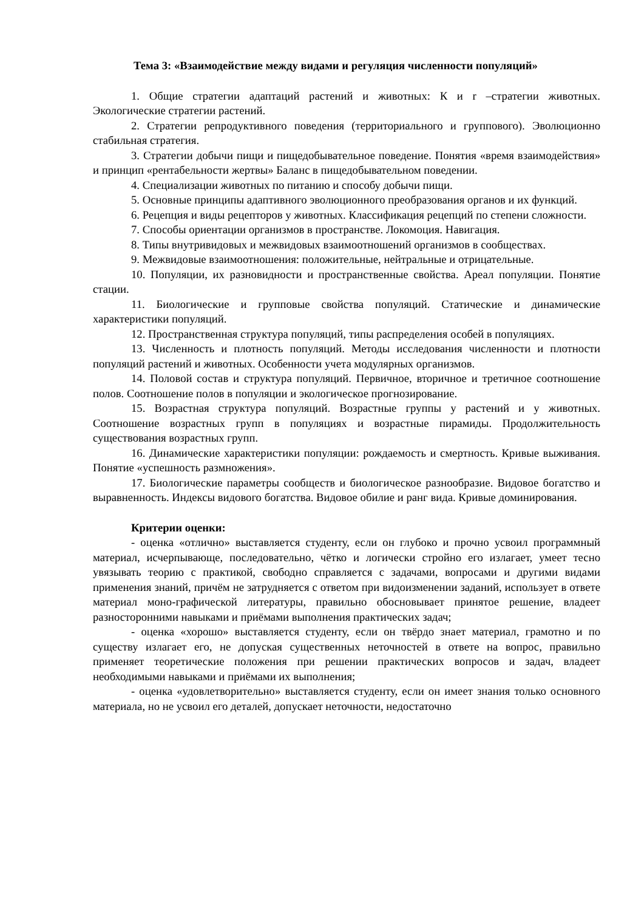Тема 3: «Взаимодействие между видами и регуляция численности популяций»
1. Общие стратегии адаптаций растений и животных: К и r –стратегии животных. Экологические стратегии растений.
2. Стратегии репродуктивного поведения (территориального и группового). Эволюционно стабильная стратегия.
3. Стратегии добычи пищи и пищедобывательное поведение. Понятия «время взаимодействия» и принцип «рентабельности жертвы» Баланс в пищедобывательном поведении.
4. Специализации животных по питанию и способу добычи пищи.
5. Основные принципы адаптивного эволюционного преобразования органов и их функций.
6. Рецепция и виды рецепторов у животных. Классификация рецепций по степени сложности.
7. Способы ориентации организмов в пространстве. Локомоция. Навигация.
8. Типы внутривидовых и межвидовых взаимоотношений организмов в сообществах.
9. Межвидовые взаимоотношения: положительные, нейтральные и отрицательные.
10. Популяции, их разновидности и пространственные свойства. Ареал популяции. Понятие стации.
11. Биологические и групповые свойства популяций. Статические и динамические характеристики популяций.
12. Пространственная структура популяций, типы распределения особей в популяциях.
13. Численность и плотность популяций. Методы исследования численности и плотности популяций растений и животных. Особенности учета модулярных организмов.
14. Половой состав и структура популяций. Первичное, вторичное и третичное соотношение полов. Соотношение полов в популяции и экологическое прогнозирование.
15. Возрастная структура популяций. Возрастные группы у растений и у животных. Соотношение возрастных групп в популяциях и возрастные пирамиды. Продолжительность существования возрастных групп.
16. Динамические характеристики популяции: рождаемость и смертность. Кривые выживания. Понятие «успешность размножения».
17. Биологические параметры сообществ и биологическое разнообразие. Видовое богатство и выравненность. Индексы видового богатства. Видовое обилие и ранг вида. Кривые доминирования.
Критерии оценки:
- оценка «отлично» выставляется студенту, если он глубоко и прочно усвоил программный материал, исчерпывающе, последовательно, чётко и логически стройно его излагает, умеет тесно увязывать теорию с практикой, свободно справляется с задачами, вопросами и другими видами применения знаний, причём не затрудняется с ответом при видоизменении заданий, использует в ответе материал моно-графической литературы, правильно обосновывает принятое решение, владеет разносторонними навыками и приёмами выполнения практических задач;
- оценка «хорошо» выставляется студенту, если он твёрдо знает материал, грамотно и по существу излагает его, не допуская существенных неточностей в ответе на вопрос, правильно применяет теоретические положения при решении практических вопросов и задач, владеет необходимыми навыками и приёмами их выполнения;
- оценка «удовлетворительно» выставляется студенту, если он имеет знания только основного материала, но не усвоил его деталей, допускает неточности, недостаточно